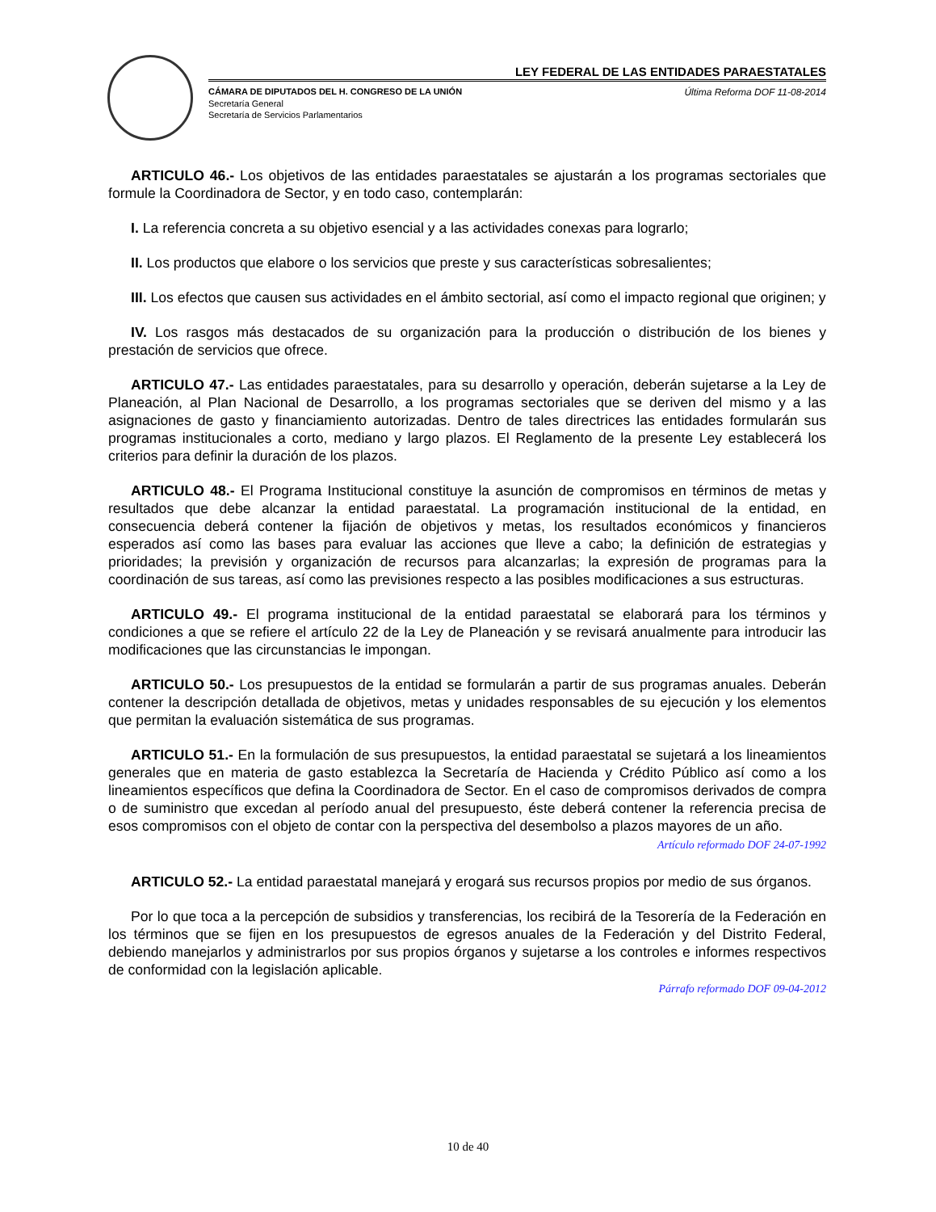LEY FEDERAL DE LAS ENTIDADES PARAESTATALES
CÁMARA DE DIPUTADOS DEL H. CONGRESO DE LA UNIÓN Última Reforma DOF 11-08-2014
Secretaría General
Secretaría de Servicios Parlamentarios
ARTICULO 46.- Los objetivos de las entidades paraestatales se ajustarán a los programas sectoriales que formule la Coordinadora de Sector, y en todo caso, contemplarán:
I. La referencia concreta a su objetivo esencial y a las actividades conexas para lograrlo;
II. Los productos que elabore o los servicios que preste y sus características sobresalientes;
III. Los efectos que causen sus actividades en el ámbito sectorial, así como el impacto regional que originen; y
IV. Los rasgos más destacados de su organización para la producción o distribución de los bienes y prestación de servicios que ofrece.
ARTICULO 47.- Las entidades paraestatales, para su desarrollo y operación, deberán sujetarse a la Ley de Planeación, al Plan Nacional de Desarrollo, a los programas sectoriales que se deriven del mismo y a las asignaciones de gasto y financiamiento autorizadas. Dentro de tales directrices las entidades formularán sus programas institucionales a corto, mediano y largo plazos. El Reglamento de la presente Ley establecerá los criterios para definir la duración de los plazos.
ARTICULO 48.- El Programa Institucional constituye la asunción de compromisos en términos de metas y resultados que debe alcanzar la entidad paraestatal. La programación institucional de la entidad, en consecuencia deberá contener la fijación de objetivos y metas, los resultados económicos y financieros esperados así como las bases para evaluar las acciones que lleve a cabo; la definición de estrategias y prioridades; la previsión y organización de recursos para alcanzarlas; la expresión de programas para la coordinación de sus tareas, así como las previsiones respecto a las posibles modificaciones a sus estructuras.
ARTICULO 49.- El programa institucional de la entidad paraestatal se elaborará para los términos y condiciones a que se refiere el artículo 22 de la Ley de Planeación y se revisará anualmente para introducir las modificaciones que las circunstancias le impongan.
ARTICULO 50.- Los presupuestos de la entidad se formularán a partir de sus programas anuales. Deberán contener la descripción detallada de objetivos, metas y unidades responsables de su ejecución y los elementos que permitan la evaluación sistemática de sus programas.
ARTICULO 51.- En la formulación de sus presupuestos, la entidad paraestatal se sujetará a los lineamientos generales que en materia de gasto establezca la Secretaría de Hacienda y Crédito Público así como a los lineamientos específicos que defina la Coordinadora de Sector. En el caso de compromisos derivados de compra o de suministro que excedan al período anual del presupuesto, éste deberá contener la referencia precisa de esos compromisos con el objeto de contar con la perspectiva del desembolso a plazos mayores de un año.
Artículo reformado DOF 24-07-1992
ARTICULO 52.- La entidad paraestatal manejará y erogará sus recursos propios por medio de sus órganos.
Por lo que toca a la percepción de subsidios y transferencias, los recibirá de la Tesorería de la Federación en los términos que se fijen en los presupuestos de egresos anuales de la Federación y del Distrito Federal, debiendo manejarlos y administrarlos por sus propios órganos y sujetarse a los controles e informes respectivos de conformidad con la legislación aplicable.
Párrafo reformado DOF 09-04-2012
10 de 40